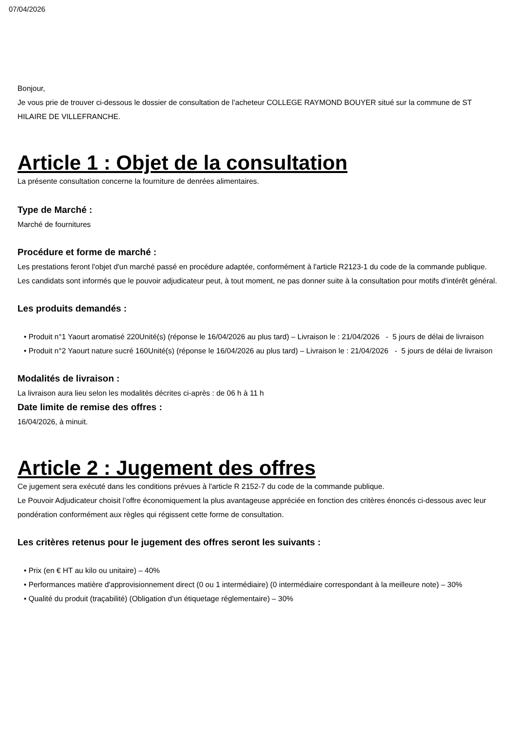07/04/2026
Bonjour,
Je vous prie de trouver ci-dessous le dossier de consultation de l’acheteur COLLEGE RAYMOND BOUYER situé sur la commune de ST HILAIRE DE VILLEFRANCHE.
Article 1 : Objet de la consultation
La présente consultation concerne la fourniture de denrées alimentaires.
Type de Marché :
Marché de fournitures
Procédure et forme de marché :
Les prestations feront l'objet d'un marché passé en procédure adaptée, conformément à l'article R2123-1 du code de la commande publique.
Les candidats sont informés que le pouvoir adjudicateur peut, à tout moment, ne pas donner suite à la consultation pour motifs d'intérêt général.
Les produits demandés :
• Produit n°1 Yaourt aromatisé 220Unité(s) (réponse le 16/04/2026 au plus tard) – Livraison le : 21/04/2026 - 5 jours de délai de livraison
• Produit n°2 Yaourt nature sucré 160Unité(s) (réponse le 16/04/2026 au plus tard) – Livraison le : 21/04/2026 - 5 jours de délai de livraison
Modalités de livraison :
La livraison aura lieu selon les modalités décrites ci-après : de 06 h à 11 h
Date limite de remise des offres :
16/04/2026, à minuit.
Article 2 : Jugement des offres
Ce jugement sera exécuté dans les conditions prévues à l'article R 2152-7 du code de la commande publique.
Le Pouvoir Adjudicateur choisit l’offre économiquement la plus avantageuse appréciée en fonction des critères énoncés ci-dessous avec leur pondération conformément aux règles qui régissent cette forme de consultation.
Les critères retenus pour le jugement des offres seront les suivants :
• Prix (en € HT au kilo ou unitaire) – 40%
• Performances matière d'approvisionnement direct (0 ou 1 intermédiaire) (0 intermédiaire correspondant à la meilleure note) – 30%
• Qualité du produit (traçabilité) (Obligation d'un étiquetage réglementaire) – 30%